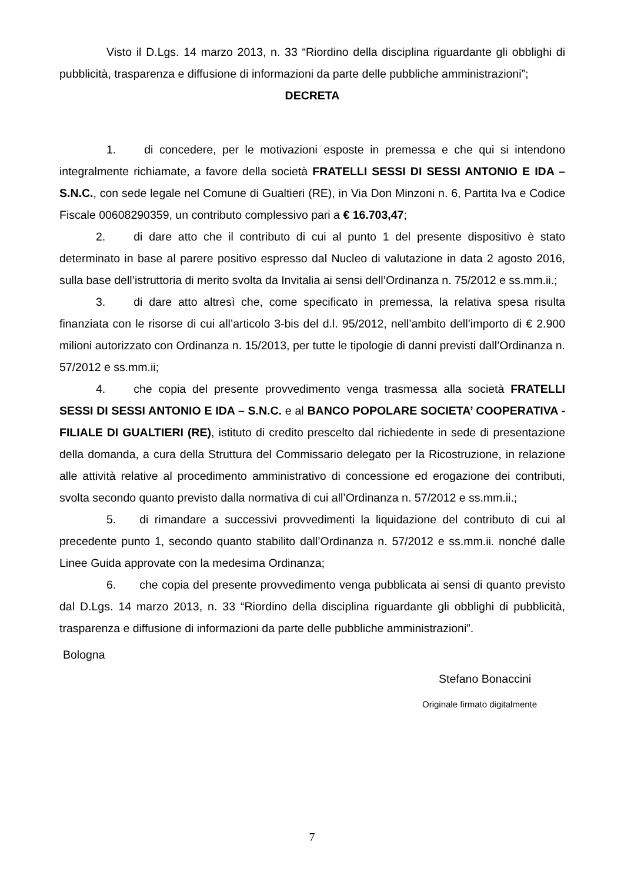Visto il D.Lgs. 14 marzo 2013, n. 33 “Riordino della disciplina riguardante gli obblighi di pubblicità, trasparenza e diffusione di informazioni da parte delle pubbliche amministrazioni”;
DECRETA
1. di concedere, per le motivazioni esposte in premessa e che qui si intendono integralmente richiamate, a favore della società FRATELLI SESSI DI SESSI ANTONIO E IDA – S.N.C., con sede legale nel Comune di Gualtieri (RE), in Via Don Minzoni n. 6, Partita Iva e Codice Fiscale 00608290359, un contributo complessivo pari a € 16.703,47;
2. di dare atto che il contributo di cui al punto 1 del presente dispositivo è stato determinato in base al parere positivo espresso dal Nucleo di valutazione in data 2 agosto 2016, sulla base dell’istruttoria di merito svolta da Invitalia ai sensi dell’Ordinanza n. 75/2012 e ss.mm.ii.;
3. di dare atto altresì che, come specificato in premessa, la relativa spesa risulta finanziata con le risorse di cui all’articolo 3-bis del d.l. 95/2012, nell’ambito dell’importo di € 2.900 milioni autorizzato con Ordinanza n. 15/2013, per tutte le tipologie di danni previsti dall’Ordinanza n. 57/2012 e ss.mm.ii;
4. che copia del presente provvedimento venga trasmessa alla società FRATELLI SESSI DI SESSI ANTONIO E IDA – S.N.C. e al BANCO POPOLARE SOCIETA’ COOPERATIVA - FILIALE DI GUALTIERI (RE), istituto di credito prescelto dal richiedente in sede di presentazione della domanda, a cura della Struttura del Commissario delegato per la Ricostruzione, in relazione alle attività relative al procedimento amministrativo di concessione ed erogazione dei contributi, svolta secondo quanto previsto dalla normativa di cui all’Ordinanza n. 57/2012 e ss.mm.ii.;
5. di rimandare a successivi provvedimenti la liquidazione del contributo di cui al precedente punto 1, secondo quanto stabilito dall’Ordinanza n. 57/2012 e ss.mm.ii. nonché dalle Linee Guida approvate con la medesima Ordinanza;
6. che copia del presente provvedimento venga pubblicata ai sensi di quanto previsto dal D.Lgs. 14 marzo 2013, n. 33 “Riordino della disciplina riguardante gli obblighi di pubblicità, trasparenza e diffusione di informazioni da parte delle pubbliche amministrazioni”.
Bologna
Stefano Bonaccini
Originale firmato digitalmente
7